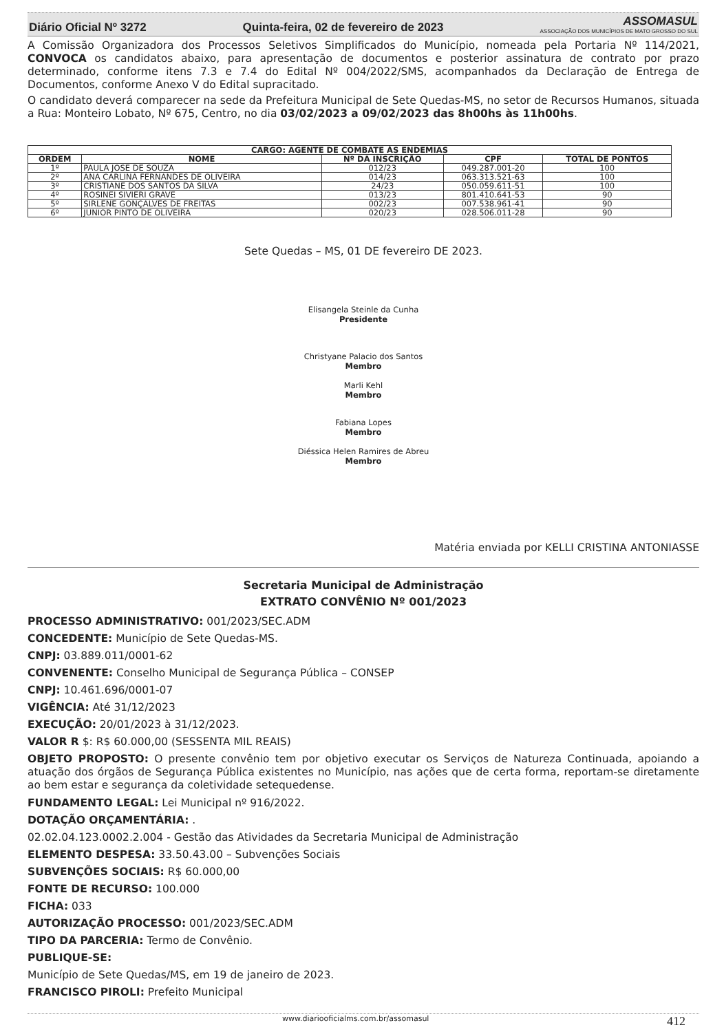Diário Oficial Nº 3272 Quinta-feira, 02 de fevereiro de 2023 ASSOMASUL
ASSOCIAÇÃO DOS MUNICÍPIOS DE MATO GROSSO DO SUL
A Comissão Organizadora dos Processos Seletivos Simplificados do Município, nomeada pela Portaria Nº 114/2021, CONVOCA os candidatos abaixo, para apresentação de documentos e posterior assinatura de contrato por prazo determinado, conforme itens 7.3 e 7.4 do Edital Nº 004/2022/SMS, acompanhados da Declaração de Entrega de Documentos, conforme Anexo V do Edital supracitado.
O candidato deverá comparecer na sede da Prefeitura Municipal de Sete Quedas-MS, no setor de Recursos Humanos, situada a Rua: Monteiro Lobato, Nº 675, Centro, no dia 03/02/2023 a 09/02/2023 das 8h00hs às 11h00hs.
| CARGO: AGENTE DE COMBATE ÀS ENDEMIAS | | | | |
| --- | --- | --- | --- | --- |
| ORDEM | NOME | Nº DA INSCRIÇÃO | CPF | TOTAL DE PONTOS |
| 1º | PAULA JOSE DE SOUZA | 012/23 | 049.287.001-20 | 100 |
| 2º | ANA CARLINA FERNANDES DE OLIVEIRA | 014/23 | 063.313.521-63 | 100 |
| 3º | CRISTIANE DOS SANTOS DA SILVA | 24/23 | 050.059.611-51 | 100 |
| 4º | ROSINEI SIVIERI GRAVE | 013/23 | 801.410.641-53 | 90 |
| 5º | SIRLENE GONÇALVES DE FREITAS | 002/23 | 007.538.961-41 | 90 |
| 6º | JUNIOR PINTO DE OLIVEIRA | 020/23 | 028.506.011-28 | 90 |
Sete Quedas – MS, 01 DE fevereiro DE 2023.
Elisangela Steinle da Cunha
Presidente
Christyane Palacio dos Santos
Membro
Marli Kehl
Membro
Fabiana Lopes
Membro
Diéssica Helen Ramires de Abreu
Membro
Matéria enviada por KELLI CRISTINA ANTONIASSE
Secretaria Municipal de Administração
EXTRATO CONVÊNIO Nº 001/2023
PROCESSO ADMINISTRATIVO: 001/2023/SEC.ADM
CONCEDENTE: Município de Sete Quedas-MS.
CNPJ: 03.889.011/0001-62
CONVENENTE: Conselho Municipal de Segurança Pública – CONSEP
CNPJ: 10.461.696/0001-07
VIGÊNCIA: Até 31/12/2023
EXECUÇÃO: 20/01/2023 à 31/12/2023.
VALOR R $: R$ 60.000,00 (SESSENTA MIL REAIS)
OBJETO PROPOSTO: O presente convênio tem por objetivo executar os Serviços de Natureza Continuada, apoiando a atuação dos órgãos de Segurança Pública existentes no Município, nas ações que de certa forma, reportam-se diretamente ao bem estar e segurança da coletividade setequedense.
FUNDAMENTO LEGAL: Lei Municipal nº 916/2022.
DOTAÇÃO ORÇAMENTÁRIA: .
02.02.04.123.0002.2.004 - Gestão das Atividades da Secretaria Municipal de Administração
ELEMENTO DESPESA: 33.50.43.00 – Subvenções Sociais
SUBVENÇÕES SOCIAIS: R$ 60.000,00
FONTE DE RECURSO: 100.000
FICHA: 033
AUTORIZAÇÃO PROCESSO: 001/2023/SEC.ADM
TIPO DA PARCERIA: Termo de Convênio.
PUBLIQUE-SE:
Município de Sete Quedas/MS, em 19 de janeiro de 2023.
FRANCISCO PIROLI: Prefeito Municipal
www.diariooficialms.com.br/assomasul 412